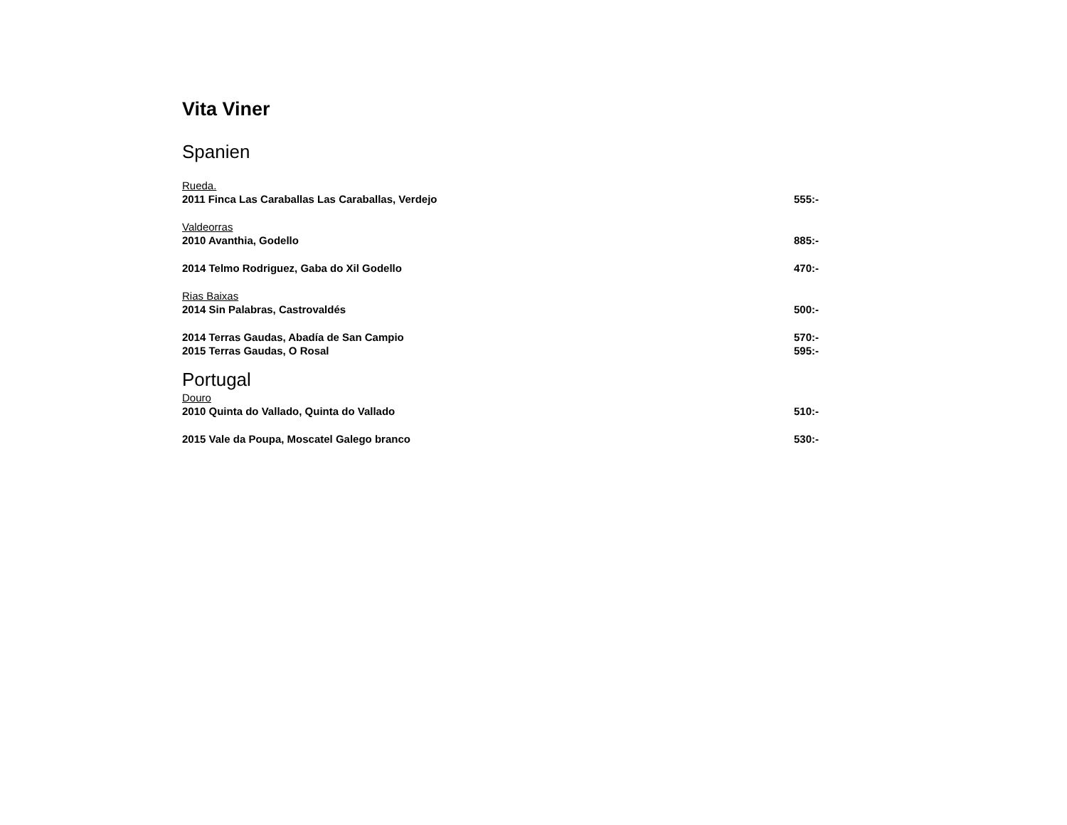Vita Viner
Spanien
Rueda.
2011 Finca Las Caraballas Las Caraballas, Verdejo 555:-
Valdeorras
2010 Avanthia, Godello 885:-
2014 Telmo Rodriguez, Gaba do Xil Godello 470:-
Rias Baixas
2014 Sin Palabras, Castrovaldés 500:-
2014 Terras Gaudas, Abadía de San Campio 570:-
2015 Terras Gaudas, O Rosal 595:-
Portugal
Douro
2010 Quinta do Vallado, Quinta do Vallado 510:-
2015 Vale da Poupa, Moscatel Galego branco 530:-